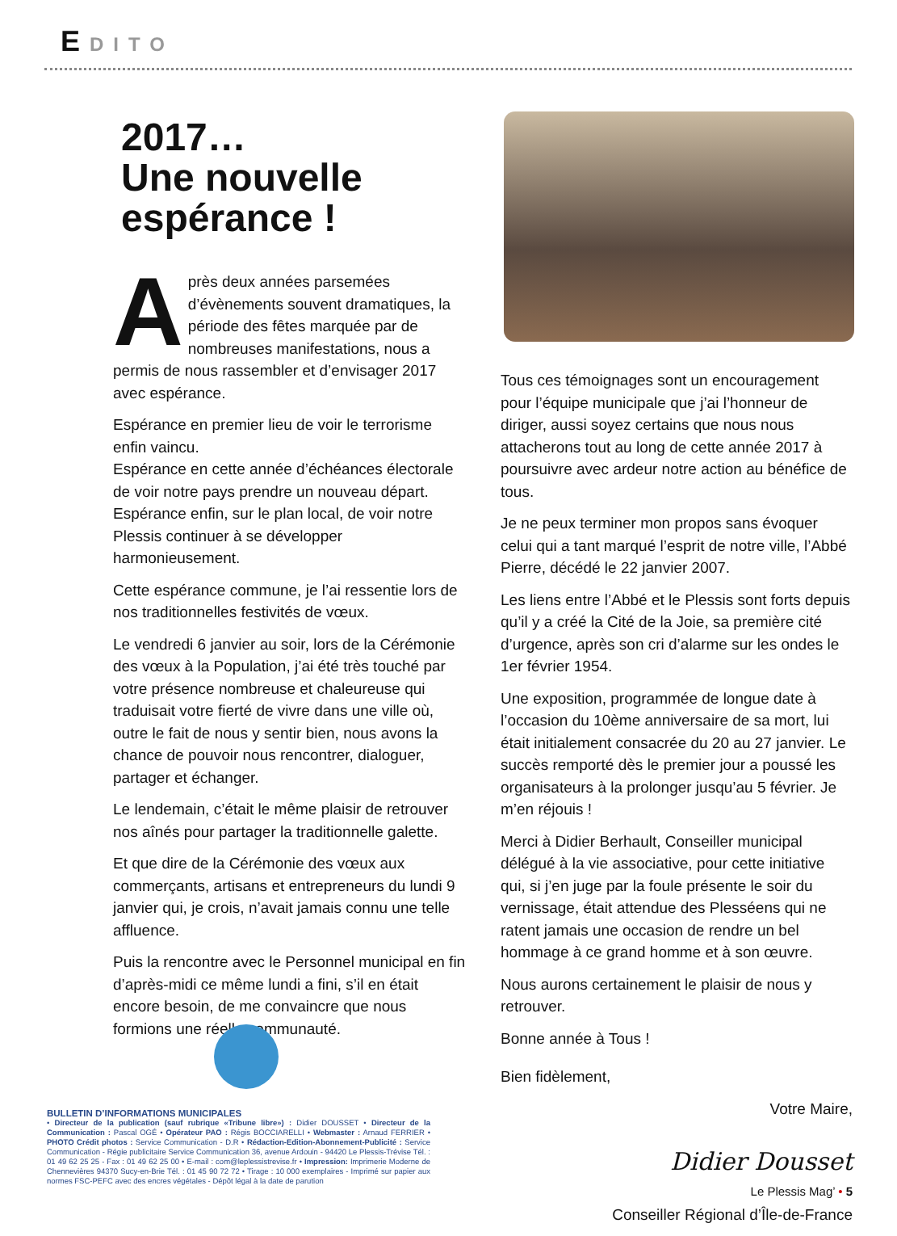EDITO
2017…
Une nouvelle
espérance !
Après deux années parsemées d’évènements souvent dramatiques, la période des fêtes marquée par de nombreuses manifestations, nous a permis de nous rassembler et d’envisager 2017 avec espérance.
Espérance en premier lieu de voir le terrorisme enfin vaincu.
Espérance en cette année d’échéances électorale de voir notre pays prendre un nouveau départ.
Espérance enfin, sur le plan local, de voir notre Plessis continuer à se développer harmonieusement.
Cette espérance commune, je l’ai ressentie lors de nos traditionnelles festivités de vœux.
Le vendredi 6 janvier au soir, lors de la Cérémonie des vœux à la Population, j’ai été très touché par votre présence nombreuse et chaleureuse qui traduisait votre fierté de vivre dans une ville où, outre le fait de nous y sentir bien, nous avons la chance de pouvoir nous rencontrer, dialoguer, partager et échanger.
Le lendemain, c’était le même plaisir de retrouver nos aînés pour partager la traditionnelle galette.
Et que dire de la Cérémonie des vœux aux commerçants, artisans et entrepreneurs du lundi 9 janvier qui, je crois, n’avait jamais connu une telle affluence.
Puis la rencontre avec le Personnel municipal en fin d’après-midi ce même lundi a fini, s’il en était encore besoin, de me convaincre que nous formions une réelle communauté.
Tous ces témoignages sont un encouragement pour l’équipe municipale que j’ai l’honneur de diriger, aussi soyez certains que nous nous attacherons tout au long de cette année 2017 à poursuivre avec ardeur notre action au bénéfice de tous.
Je ne peux terminer mon propos sans évoquer celui qui a tant marqué l’esprit de notre ville, l’Abbé Pierre, décédé le 22 janvier 2007.
Les liens entre l’Abbé et le Plessis sont forts depuis qu’il y a créé la Cité de la Joie, sa première cité d’urgence, après son cri d’alarme sur les ondes le 1er février 1954.
Une exposition, programmée de longue date à l’occasion du 10ème anniversaire de sa mort, lui était initialement consacrée du 20 au 27 janvier. Le succès remporté dès le premier jour a poussé les organisateurs à la prolonger jusqu’au 5 février. Je m’en réjouis !
Merci à Didier Berhault, Conseiller municipal délégué à la vie associative, pour cette initiative qui, si j’en juge par la foule présente le soir du vernissage, était attendue des Plesséens qui ne ratent jamais une occasion de rendre un bel hommage à ce grand homme et à son œuvre.
Nous aurons certainement le plaisir de nous y retrouver.
Bonne année à Tous !
Bien fidèlement,
Votre Maire,
Didier Dousset
Conseiller Régional d’Île-de-France
BULLETIN D’INFORMATIONS MUNICIPALES
• Directeur de la publication (sauf rubrique «Tribune libre») : Didier DOUSSET • Directeur de la Communication : Pascal OGÉ • Opérateur PAO : Régis BOCCIARELLI • Webmaster : Arnaud FERRIER • PHOTO Crédit photos : Service Communication - D.R • Rédaction-Edition-Abonnement-Publicité : Service Communication - Régie publicitaire Service Communication 36, avenue Ardouin - 94420 Le Plessis-Trévise Tél. : 01 49 62 25 25 - Fax : 01 49 62 25 00 • E-mail : com@leplessistrevise.fr • Impression: Imprimerie Moderne de Chennevières 94370 Sucy-en-Brie Tél. : 01 45 90 72 72 • Tirage : 10 000 exemplaires - Imprimé sur papier aux normes FSC-PEFC avec des encres végétales - Dépôt légal à la date de parution
Le Plessis Mag’ • 5